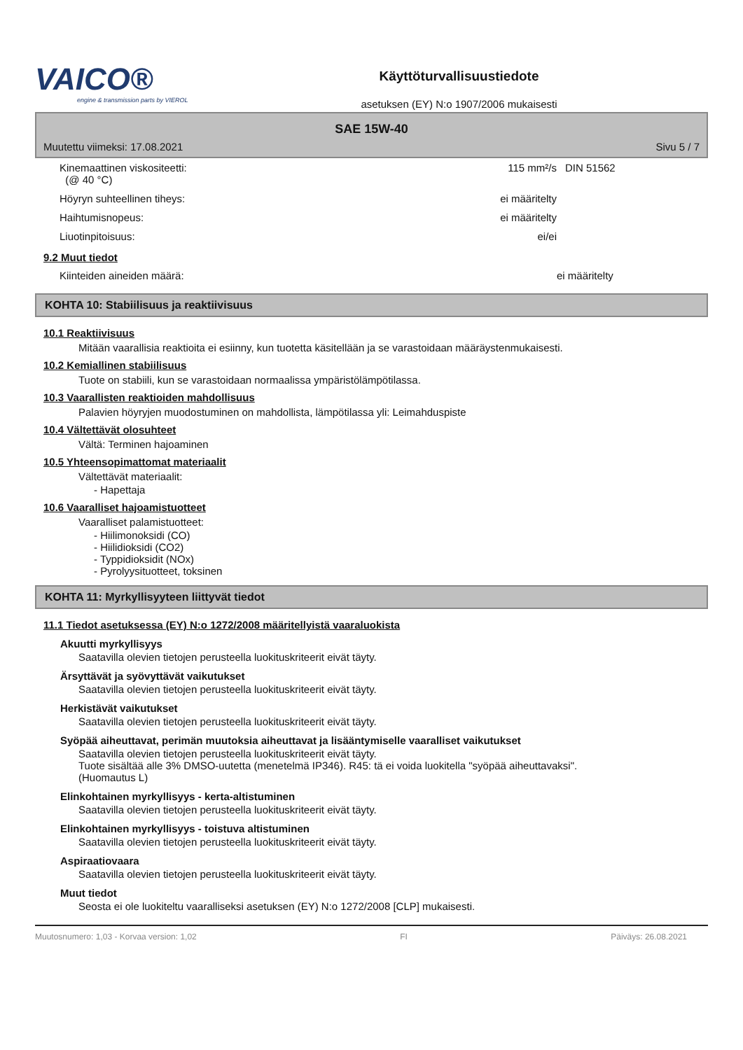VAICO®
engine & transmission parts by VIEROL
Käyttöturvallisuustiedote
asetuksen (EY) N:o 1907/2006 mukaisesti
SAE 15W-40
Muutettu viimeksi: 17.08.2021 Sivu 5 / 7
| Kinemaattinen viskositeetti: (@ 40 °C) | 115 mm²/s | DIN 51562 |
| Höyryn suhteellinen tiheys: | ei määritelty | |
| Haihtumisnopeus: | ei määritelty | |
| Liuotinpitoisuus: | ei/ei | |
9.2 Muut tiedot
| Kiinteiden aineiden määrä: | ei määritelty |
KOHTA 10: Stabiilisuus ja reaktiivisuus
10.1 Reaktiivisuus
Mitään vaarallisia reaktioita ei esiinny, kun tuotetta käsitellään ja se varastoidaan määräystenmukaisesti.
10.2 Kemiallinen stabiilisuus
Tuote on stabiili, kun se varastoidaan normaalissa ympäristölämpötilassa.
10.3 Vaarallisten reaktioiden mahdollisuus
Palavien höyryjen muodostuminen on mahdollista, lämpötilassa yli: Leimahduspiste
10.4 Vältettävät olosuhteet
Vältä: Terminen hajoaminen
10.5 Yhteensopimattomat materiaalit
Vältettävät materiaalit:
- Hapettaja
10.6 Vaaralliset hajoamistuotteet
Vaaralliset palamistuotteet:
- Hiilimonoksidi (CO)
- Hiilidioksidi (CO2)
- Typpidioksidit (NOx)
- Pyrolyysituotteet, toksinen
KOHTA 11: Myrkyllisyyteen liittyvät tiedot
11.1 Tiedot asetuksessa (EY) N:o 1272/2008 määritellyistä vaaraluokista
Akuutti myrkyllisyys
Saatavilla olevien tietojen perusteella luokituskriteerit eivät täyty.
Ärsyttävät ja syövyttävät vaikutukset
Saatavilla olevien tietojen perusteella luokituskriteerit eivät täyty.
Herkistävät vaikutukset
Saatavilla olevien tietojen perusteella luokituskriteerit eivät täyty.
Syöpää aiheuttavat, perimän muutoksia aiheuttavat ja lisääntymiselle vaaralliset vaikutukset
Saatavilla olevien tietojen perusteella luokituskriteerit eivät täyty.
Tuote sisältää alle 3% DMSO-uutetta (menetelmä IP346). R45: tä ei voida luokitella "syöpää aiheuttavaksi".
(Huomautus L)
Elinkohtainen myrkyllisyys - kerta-altistuminen
Saatavilla olevien tietojen perusteella luokituskriteerit eivät täyty.
Elinkohtainen myrkyllisyys - toistuva altistuminen
Saatavilla olevien tietojen perusteella luokituskriteerit eivät täyty.
Aspiraatiovaara
Saatavilla olevien tietojen perusteella luokituskriteerit eivät täyty.
Muut tiedot
Seosta ei ole luokiteltu vaaralliseksi asetuksen (EY) N:o 1272/2008 [CLP] mukaisesti.
Muutosnumero: 1,03 - Korvaa version: 1,02 FI Päiväys: 26.08.2021